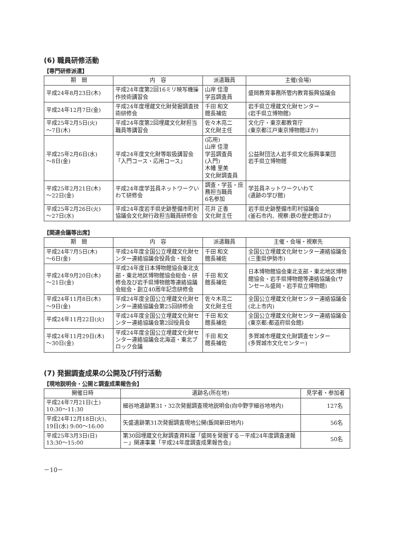(6) 職員研修活動
【専門研修派遣】
| 期 間 | 内 容 | 派遣職員 | 主催(会場) |
| --- | --- | --- | --- |
| 平成24年8月23日(木) | 平成24年度第2回16ミリ映写機操作技術講習会 | 山岸 佳澄 学芸調査員 | 盛岡教育事務所管内教育振興協議会 |
| 平成24年12月7日(金) | 平成24年度埋蔵文化財発掘調査技術研修会 | 千田 和文 館長補佐 | 岩手県立埋蔵文化財センター (岩手県立博物館) |
| 平成25年2月5日(火) ～7日(木) | 平成24年度第2回埋蔵文化財担当職員等講習会 | 佐々木亮二 文化財主任 | 文化庁・東京都教育庁 (東京都江戸東京博物館ほか) |
| 平成25年2月6日(水) ～8日(金) | 平成24年度文化財等取扱講習会「入門コース・応用コース」 | (応用) 山岸 佳澄 学芸調査員 (入門) 木幡 里美 文化財調査員 | 公益財団法人岩手県文化振興事業団 岩手県立博物館 |
| 平成25年2月21日(木) ～22日(金) | 平成24年度学芸員ネットワークいわて研修会 | 調査・学芸・庶務担当職員 6名参加 | 学芸員ネットワークいわて (遺跡の学び館) |
| 平成25年2月26日(火) ～27日(水) | 平成24年度岩手県史跡整備市町村協議会文化財行政担当職員研修会 | 花井 正香 文化財主任 | 岩手県史跡整備市町村協議会 (釜石市内、視察:鉄の歴史館ほか) |
【関連会議等出席】
| 期 間 | 内 容 | 派遣職員 | 主催・会場・視察先 |
| --- | --- | --- | --- |
| 平成24年7月5日(木) ～6日(金) | 平成24年度全国公立埋蔵文化財センター連絡協議会役員会・総会 | 千田 和文 館長補佐 | 全国公立埋蔵文化財センター連絡協議会(三重県伊勢市) |
| 平成24年9月20日(木) ～21日(金) | 平成24年度日本博物館協会東北支部・東北地区博物館協会総会・研修会及び岩手県博物館等連絡協議会総会・創立40周年記念研修会 | 千田 和文 館長補佐 | 日本博物館協会東北支部・東北地区博物館協会・岩手県博物館等連絡協議会(サンセール盛岡・岩手県立博物館) |
| 平成24年11月8日(木) ～9日(金) | 平成24年度全国公立埋蔵文化財センター連絡協議会第25回研修会 | 佐々木亮二 文化財主任 | 全国公立埋蔵文化財センター連絡協議会(北上市内) |
| 平成24年11月22日(火) | 平成24年度全国公立埋蔵文化財センター連絡協議会第2回役員会 | 千田 和文 館長補佐 | 全国公立埋蔵文化財センター連絡協議会(東京都:都道府県会館) |
| 平成24年11月29日(木) ～30日(金) | 平成24年度全国公立埋蔵文化財センター連絡協議会北海道・東北ブロック会議 | 千田 和文 館長補佐 | 多賀城市埋蔵文化財調査センター (多賀城市文化センター) |
(7) 発掘調査成果の公開及び刊行活動
【現地説明会・公開と調査成果報告会】
| 開催日時 | 遺跡名(所在地) | 見学者・参加者 |
| --- | --- | --- |
| 平成24年7月21日(土) 10:30～11:30 | 細谷地遺跡第31・32次発掘調査現地説明会(向中野字細谷地地内) | 127名 |
| 平成24年12月18日(火)、 19日(水) 9:00～16:00 | 矢盛遺跡第31次発掘調査現地公開(飯岡新田地内) | 56名 |
| 平成25年3月3日(日) 13:30～15:00 | 第30回埋蔵文化財調査資料展「盛岡を発掘する－平成24年度調査速報－」関連事業「平成24年度調査成果報告会」 | 50名 |
－10－